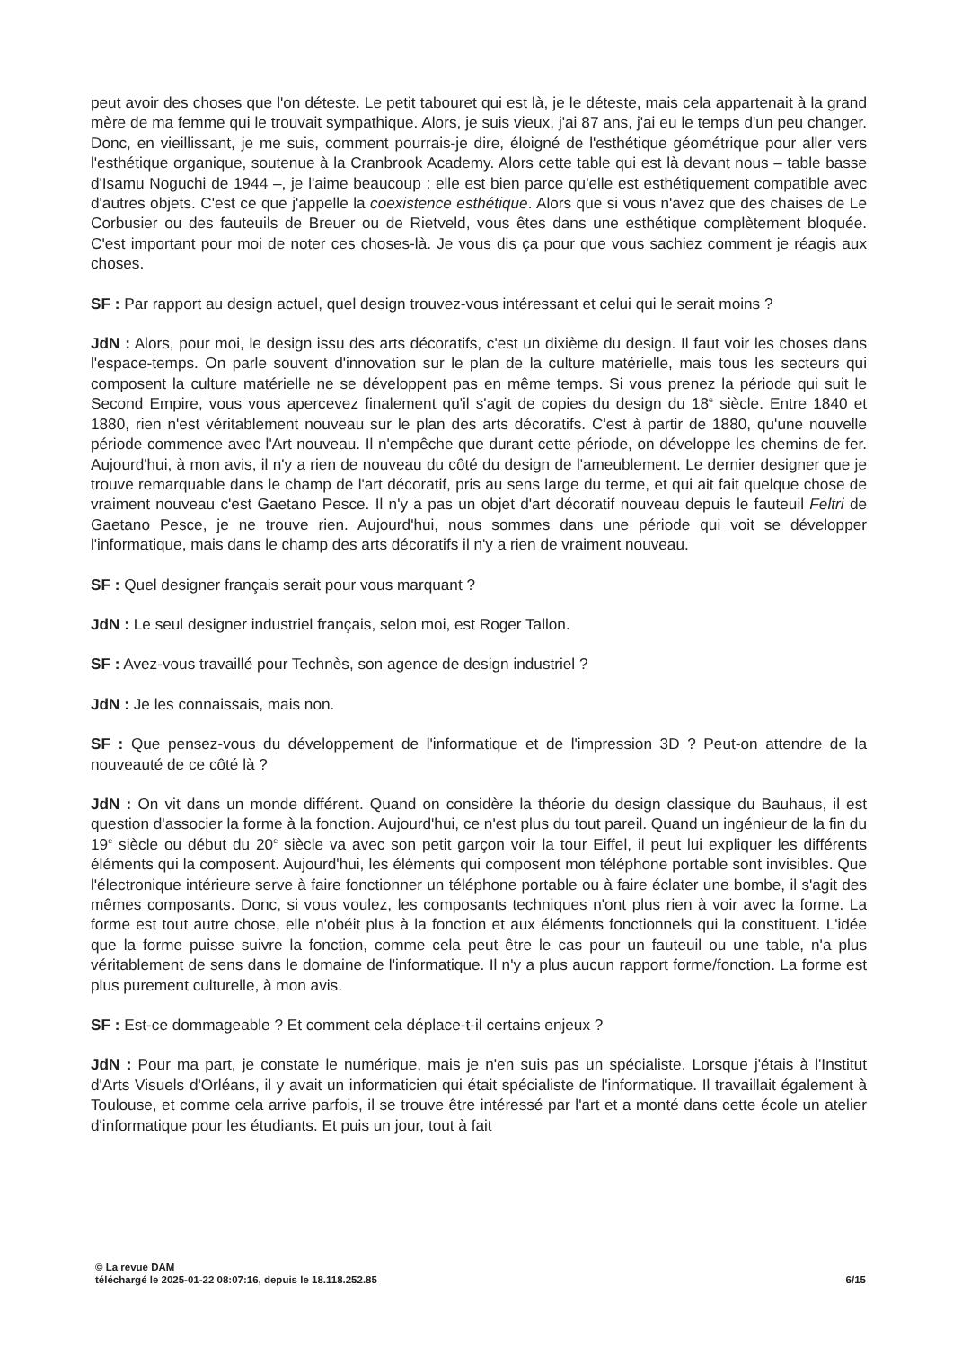peut avoir des choses que l'on déteste. Le petit tabouret qui est là, je le déteste, mais cela appartenait à la grand mère de ma femme qui le trouvait sympathique. Alors, je suis vieux, j'ai 87 ans, j'ai eu le temps d'un peu changer. Donc, en vieillissant, je me suis, comment pourrais-je dire, éloigné de l'esthétique géométrique pour aller vers l'esthétique organique, soutenue à la Cranbrook Academy. Alors cette table qui est là devant nous – table basse d'Isamu Noguchi de 1944 –, je l'aime beaucoup : elle est bien parce qu'elle est esthétiquement compatible avec d'autres objets. C'est ce que j'appelle la coexistence esthétique. Alors que si vous n'avez que des chaises de Le Corbusier ou des fauteuils de Breuer ou de Rietveld, vous êtes dans une esthétique complètement bloquée. C'est important pour moi de noter ces choses-là. Je vous dis ça pour que vous sachiez comment je réagis aux choses.
SF : Par rapport au design actuel, quel design trouvez-vous intéressant et celui qui le serait moins ?
JdN : Alors, pour moi, le design issu des arts décoratifs, c'est un dixième du design. Il faut voir les choses dans l'espace-temps. On parle souvent d'innovation sur le plan de la culture matérielle, mais tous les secteurs qui composent la culture matérielle ne se développent pas en même temps. Si vous prenez la période qui suit le Second Empire, vous vous apercevez finalement qu'il s'agit de copies du design du 18<sup>e</sup> siècle. Entre 1840 et 1880, rien n'est véritablement nouveau sur le plan des arts décoratifs. C'est à partir de 1880, qu'une nouvelle période commence avec l'Art nouveau. Il n'empêche que durant cette période, on développe les chemins de fer. Aujourd'hui, à mon avis, il n'y a rien de nouveau du côté du design de l'ameublement. Le dernier designer que je trouve remarquable dans le champ de l'art décoratif, pris au sens large du terme, et qui ait fait quelque chose de vraiment nouveau c'est Gaetano Pesce. Il n'y a pas un objet d'art décoratif nouveau depuis le fauteuil Feltri de Gaetano Pesce, je ne trouve rien. Aujourd'hui, nous sommes dans une période qui voit se développer l'informatique, mais dans le champ des arts décoratifs il n'y a rien de vraiment nouveau.
SF : Quel designer français serait pour vous marquant ?
JdN : Le seul designer industriel français, selon moi, est Roger Tallon.
SF : Avez-vous travaillé pour Technès, son agence de design industriel ?
JdN : Je les connaissais, mais non.
SF : Que pensez-vous du développement de l'informatique et de l'impression 3D ? Peut-on attendre de la nouveauté de ce côté là ?
JdN : On vit dans un monde différent. Quand on considère la théorie du design classique du Bauhaus, il est question d'associer la forme à la fonction. Aujourd'hui, ce n'est plus du tout pareil. Quand un ingénieur de la fin du 19<sup>e</sup> siècle ou début du 20<sup>e</sup> siècle va avec son petit garçon voir la tour Eiffel, il peut lui expliquer les différents éléments qui la composent. Aujourd'hui, les éléments qui composent mon téléphone portable sont invisibles. Que l'électronique intérieure serve à faire fonctionner un téléphone portable ou à faire éclater une bombe, il s'agit des mêmes composants. Donc, si vous voulez, les composants techniques n'ont plus rien à voir avec la forme. La forme est tout autre chose, elle n'obéit plus à la fonction et aux éléments fonctionnels qui la constituent. L'idée que la forme puisse suivre la fonction, comme cela peut être le cas pour un fauteuil ou une table, n'a plus véritablement de sens dans le domaine de l'informatique. Il n'y a plus aucun rapport forme/fonction. La forme est plus purement culturelle, à mon avis.
SF : Est-ce dommageable ? Et comment cela déplace-t-il certains enjeux ?
JdN : Pour ma part, je constate le numérique, mais je n'en suis pas un spécialiste. Lorsque j'étais à l'Institut d'Arts Visuels d'Orléans, il y avait un informaticien qui était spécialiste de l'informatique. Il travaillait également à Toulouse, et comme cela arrive parfois, il se trouve être intéressé par l'art et a monté dans cette école un atelier d'informatique pour les étudiants. Et puis un jour, tout à fait
© La revue DAM
téléchargé le 2025-01-22 08:07:16, depuis le 18.118.252.85 6/15